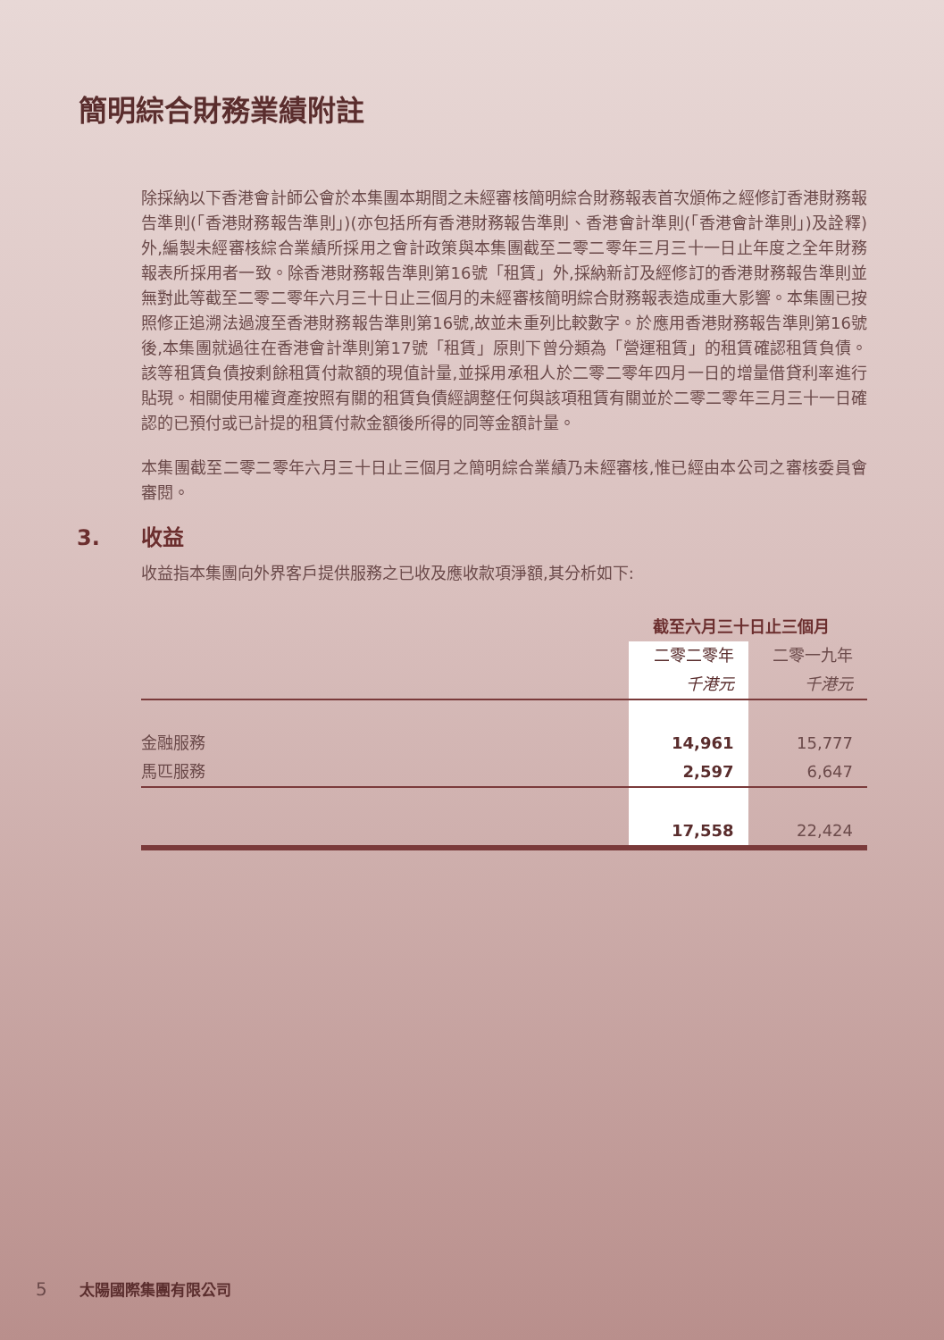簡明綜合財務業績附註
除採納以下香港會計師公會於本集團本期間之未經審核簡明綜合財務報表首次頒佈之經修訂香港財務報告準則(「香港財務報告準則」)(亦包括所有香港財務報告準則、香港會計準則(「香港會計準則」)及詮釋)外,編製未經審核綜合業績所採用之會計政策與本集團截至二零二零年三月三十一日止年度之全年財務報表所採用者一致。除香港財務報告準則第16號「租賃」外,採納新訂及經修訂的香港財務報告準則並無對此等截至二零二零年六月三十日止三個月的未經審核簡明綜合財務報表造成重大影響。本集團已按照修正追溯法過渡至香港財務報告準則第16號,故並未重列比較數字。於應用香港財務報告準則第16號後,本集團就過往在香港會計準則第17號「租賃」原則下曾分類為「營運租賃」的租賃確認租賃負債。該等租賃負債按剩餘租賃付款額的現值計量,並採用承租人於二零二零年四月一日的增量借貸利率進行貼現。相關使用權資產按照有關的租賃負債經調整任何與該項租賃有關並於二零二零年三月三十一日確認的已預付或已計提的租賃付款金額後所得的同等金額計量。
本集團截至二零二零年六月三十日止三個月之簡明綜合業績乃未經審核,惟已經由本公司之審核委員會審閱。
3. 收益
收益指本集團向外界客戶提供服務之已收及應收款項淨額,其分析如下:
| | 截至六月三十日止三個月 | |
| --- | --- | --- |
| | 二零二零年 | 二零一九年 |
| | 千港元 | 千港元 |
| 金融服務 | 14,961 | 15,777 |
| 馬匹服務 | 2,597 | 6,647 |
| | 17,558 | 22,424 |
5 太陽國際集團有限公司